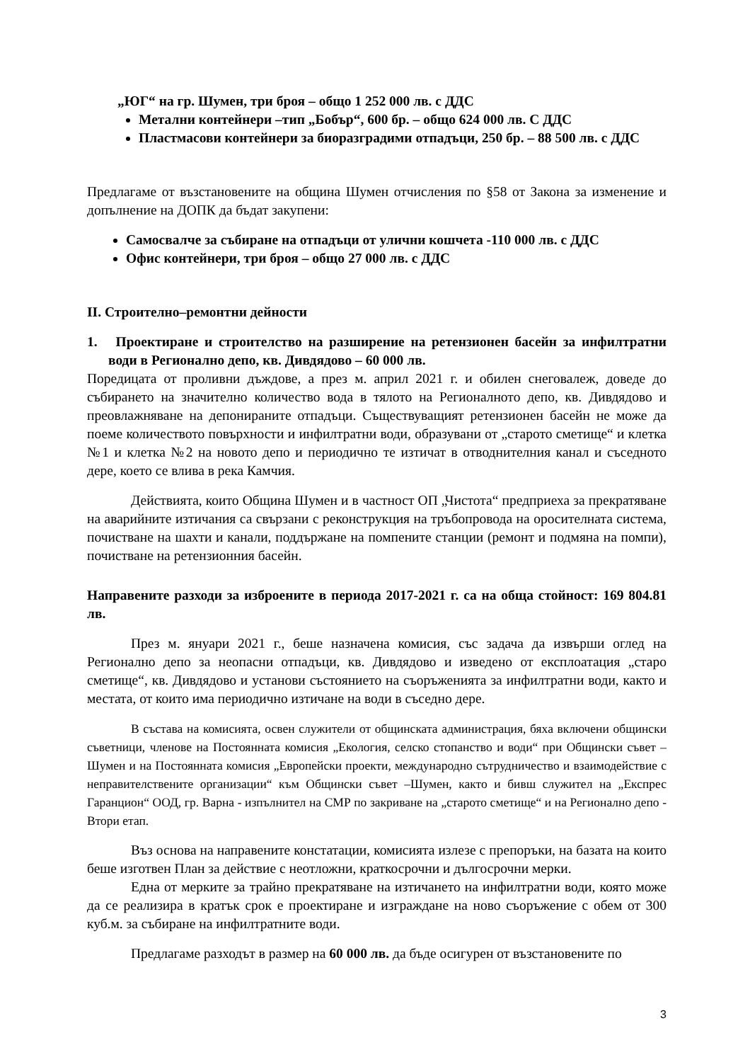„ЮГ“ на гр. Шумен, три броя – общо 1 252 000 лв. с ДДС
Метални контейнери –тип „Бобър“, 600 бр. – общо 624 000 лв. С ДДС
Пластмасови контейнери за биоразградими отпадъци, 250 бр. – 88 500 лв. с ДДС
Предлагаме от възстановените на община Шумен отчисления по §58 от Закона за изменение и допълнение на ДОПК да бъдат закупени:
Самосвалче за събиране на отпадъци от улични кошчета -110 000 лв. с ДДС
Офис контейнери, три броя – общо 27 000 лв. с ДДС
II. Строително–ремонтни дейности
1. Проектиране и строителство на разширение на ретензионен басейн за инфилтратни води в Регионално депо, кв. Дивдядово – 60 000 лв.
Поредицата от проливни дъждове, а през м. април 2021 г. и обилен снеговалеж, доведе до събирането на значително количество вода в тялото на Регионалното депо, кв. Дивдядово и преовлажняване на депонираните отпадъци. Съществуващият ретензионен басейн не може да поеме количеството повърхности и инфилтратни води, образувани от „старото сметище“ и клетка №1 и клетка №2 на новото депо и периодично те изтичат в отводнителния канал и съседното дере, което се влива в река Камчия.
Действията, които Община Шумен и в частност ОП „Чистота“ предприеха за прекратяване на аварийните изтичания са свързани с реконструкция на тръбопровода на оросителната система, почистване на шахти и канали, поддържане на помпените станции (ремонт и подмяна на помпи), почистване на ретензионния басейн.
Направените разходи за изброените в периода 2017-2021 г. са на обща стойност: 169 804.81 лв.
През м. януари 2021 г., беше назначена комисия, със задача да извърши оглед на Регионално депо за неопасни отпадъци, кв. Дивдядово и изведено от експлоатация „старо сметище“, кв. Дивдядово и установи състоянието на съоръженията за инфилтратни води, както и местата, от които има периодично изтичане на води в съседно дере.
В състава на комисията, освен служители от общинската администрация, бяха включени общински съветници, членове на Постоянната комисия „Екология, селско стопанство и води“ при Общински съвет – Шумен и на Постоянната комисия „Европейски проекти, международно сътрудничество и взаимодействие с неправителствените организации“ към Общински съвет –Шумен, както и бивш служител на „Експрес Гаранцион“ ООД, гр. Варна - изпълнител на СМР по закриване на „старото сметище“ и на Регионално депо - Втори етап.
Въз основа на направените констатации, комисията излезе с препоръки, на базата на които беше изготвен План за действие с неотложни, краткосрочни и дългосрочни мерки.
Една от мерките за трайно прекратяване на изтичането на инфилтратни води, която може да се реализира в кратък срок е проектиране и изграждане на ново съоръжение с обем от 300 куб.м. за събиране на инфилтратните води.
Предлагаме разходът в размер на 60 000 лв. да бъде осигурен от възстановените по
3